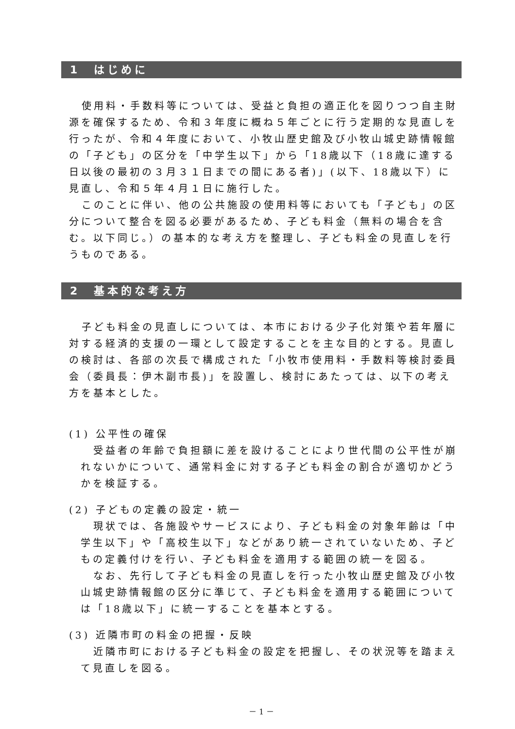1　はじめに
使用料・手数料等については、受益と負担の適正化を図りつつ自主財源を確保するため、令和３年度に概ね５年ごとに行う定期的な見直しを行ったが、令和４年度において、小牧山歴史館及び小牧山城史跡情報館の「子ども」の区分を「中学生以下」から「18歳以下（18歳に達する日以後の最初の３月３１日までの間にある者)」(以下、18歳以下）に見直し、令和５年４月１日に施行した。
このことに伴い、他の公共施設の使用料等においても「子ども」の区分について整合を図る必要があるため、子ども料金（無料の場合を含む。以下同じ。）の基本的な考え方を整理し、子ども料金の見直しを行うものである。
2　基本的な考え方
子ども料金の見直しについては、本市における少子化対策や若年層に対する経済的支援の一環として設定することを主な目的とする。見直しの検討は、各部の次長で構成された「小牧市使用料・手数料等検討委員会（委員長：伊木副市長)」を設置し、検討にあたっては、以下の考え方を基本とした。
(1) 公平性の確保
受益者の年齢で負担額に差を設けることにより世代間の公平性が崩れないかについて、通常料金に対する子ども料金の割合が適切かどうかを検証する。
(2) 子どもの定義の設定・統一
現状では、各施設やサービスにより、子ども料金の対象年齢は「中学生以下」や「高校生以下」などがあり統一されていないため、子どもの定義付けを行い、子ども料金を適用する範囲の統一を図る。
なお、先行して子ども料金の見直しを行った小牧山歴史館及び小牧山城史跡情報館の区分に準じて、子ども料金を適用する範囲については「18歳以下」に統一することを基本とする。
(3) 近隣市町の料金の把握・反映
近隣市町における子ども料金の設定を把握し、その状況等を踏まえて見直しを図る。
－ 1 －